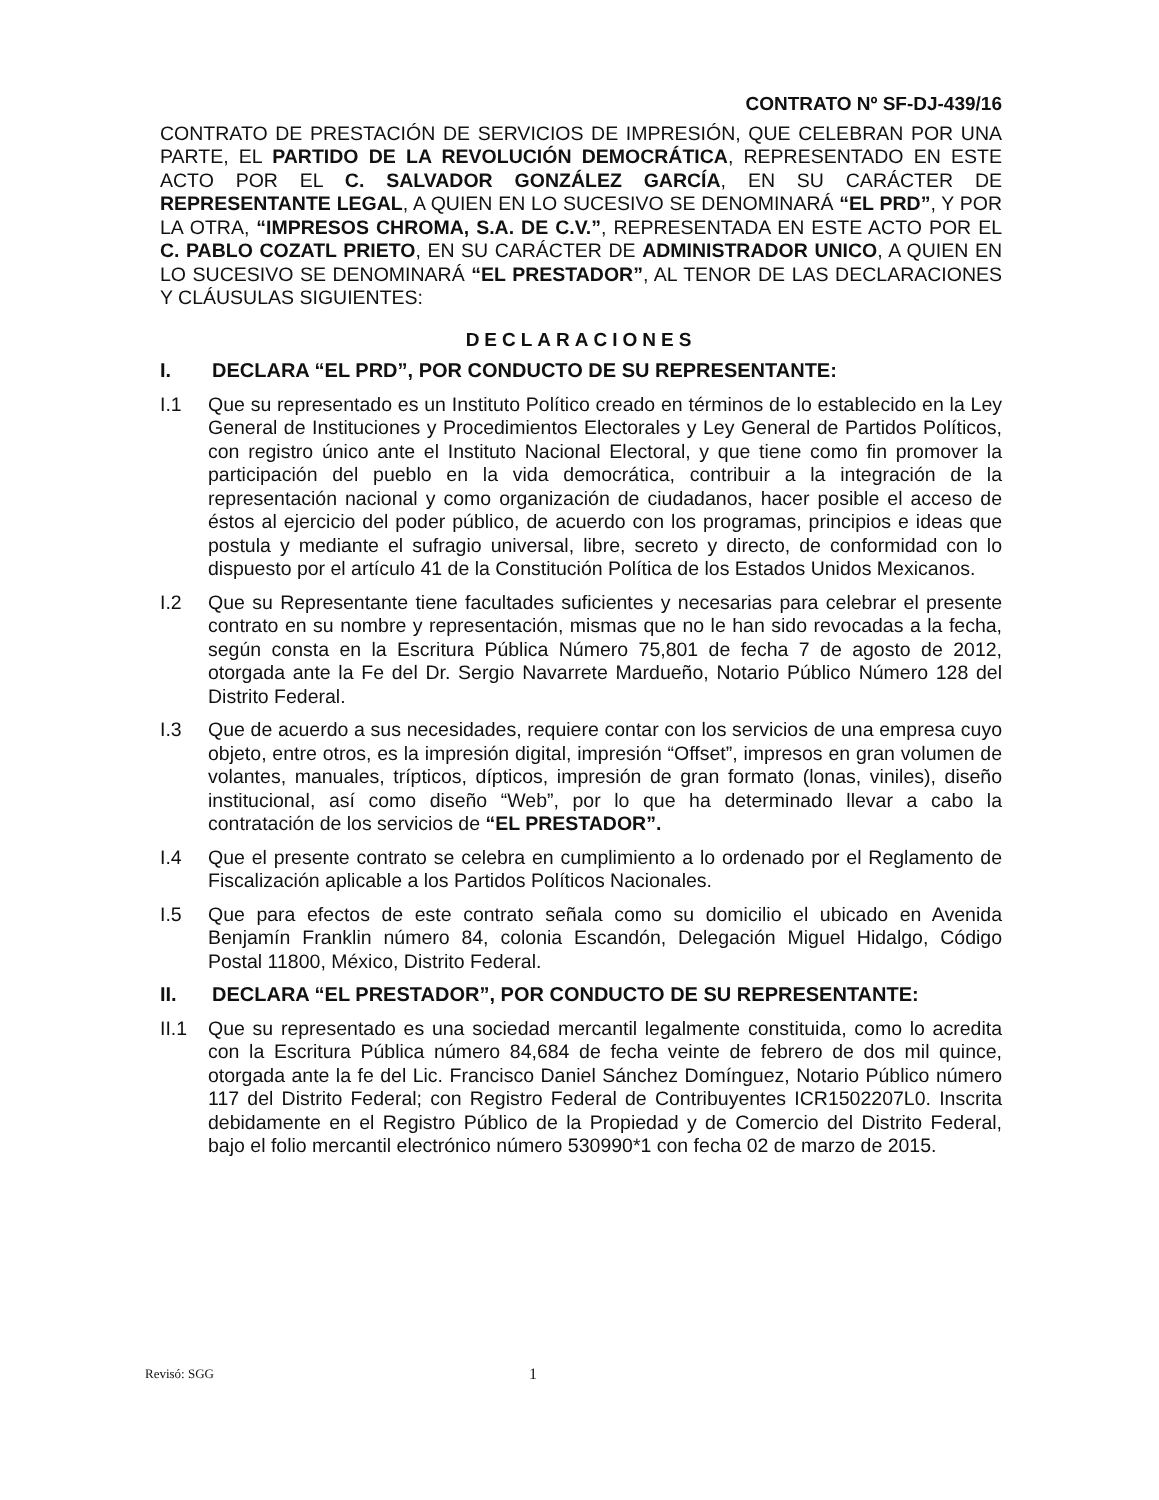CONTRATO Nº SF-DJ-439/16
CONTRATO DE PRESTACIÓN DE SERVICIOS DE IMPRESIÓN, QUE CELEBRAN POR UNA PARTE, EL PARTIDO DE LA REVOLUCIÓN DEMOCRÁTICA, REPRESENTADO EN ESTE ACTO POR EL C. SALVADOR GONZÁLEZ GARCÍA, EN SU CARÁCTER DE REPRESENTANTE LEGAL, A QUIEN EN LO SUCESIVO SE DENOMINARÁ “EL PRD”, Y POR LA OTRA, “IMPRESOS CHROMA, S.A. DE C.V.”, REPRESENTADA EN ESTE ACTO POR EL C. PABLO COZATL PRIETO, EN SU CARÁCTER DE ADMINISTRADOR UNICO, A QUIEN EN LO SUCESIVO SE DENOMINARÁ “EL PRESTADOR”, AL TENOR DE LAS DECLARACIONES Y CLÁUSULAS SIGUIENTES:
DECLARACIONES
I. DECLARA “EL PRD”, POR CONDUCTO DE SU REPRESENTANTE:
I.1 Que su representado es un Instituto Político creado en términos de lo establecido en la Ley General de Instituciones y Procedimientos Electorales y Ley General de Partidos Políticos, con registro único ante el Instituto Nacional Electoral, y que tiene como fin promover la participación del pueblo en la vida democrática, contribuir a la integración de la representación nacional y como organización de ciudadanos, hacer posible el acceso de éstos al ejercicio del poder público, de acuerdo con los programas, principios e ideas que postula y mediante el sufragio universal, libre, secreto y directo, de conformidad con lo dispuesto por el artículo 41 de la Constitución Política de los Estados Unidos Mexicanos.
I.2 Que su Representante tiene facultades suficientes y necesarias para celebrar el presente contrato en su nombre y representación, mismas que no le han sido revocadas a la fecha, según consta en la Escritura Pública Número 75,801 de fecha 7 de agosto de 2012, otorgada ante la Fe del Dr. Sergio Navarrete Mardueño, Notario Público Número 128 del Distrito Federal.
I.3 Que de acuerdo a sus necesidades, requiere contar con los servicios de una empresa cuyo objeto, entre otros, es la impresión digital, impresión “Offset”, impresos en gran volumen de volantes, manuales, trípticos, dípticos, impresión de gran formato (lonas, viniles), diseño institucional, así como diseño “Web”, por lo que ha determinado llevar a cabo la contratación de los servicios de “EL PRESTADOR”.
I.4 Que el presente contrato se celebra en cumplimiento a lo ordenado por el Reglamento de Fiscalización aplicable a los Partidos Políticos Nacionales.
I.5 Que para efectos de este contrato señala como su domicilio el ubicado en Avenida Benjamín Franklin número 84, colonia Escandón, Delegación Miguel Hidalgo, Código Postal 11800, México, Distrito Federal.
II. DECLARA “EL PRESTADOR”, POR CONDUCTO DE SU REPRESENTANTE:
II.1 Que su representado es una sociedad mercantil legalmente constituida, como lo acredita con la Escritura Pública número 84,684 de fecha veinte de febrero de dos mil quince, otorgada ante la fe del Lic. Francisco Daniel Sánchez Domínguez, Notario Público número 117 del Distrito Federal; con Registro Federal de Contribuyentes ICR1502207L0. Inscrita debidamente en el Registro Público de la Propiedad y de Comercio del Distrito Federal, bajo el folio mercantil electrónico número 530990*1 con fecha 02 de marzo de 2015.
Revisó: SGG 1